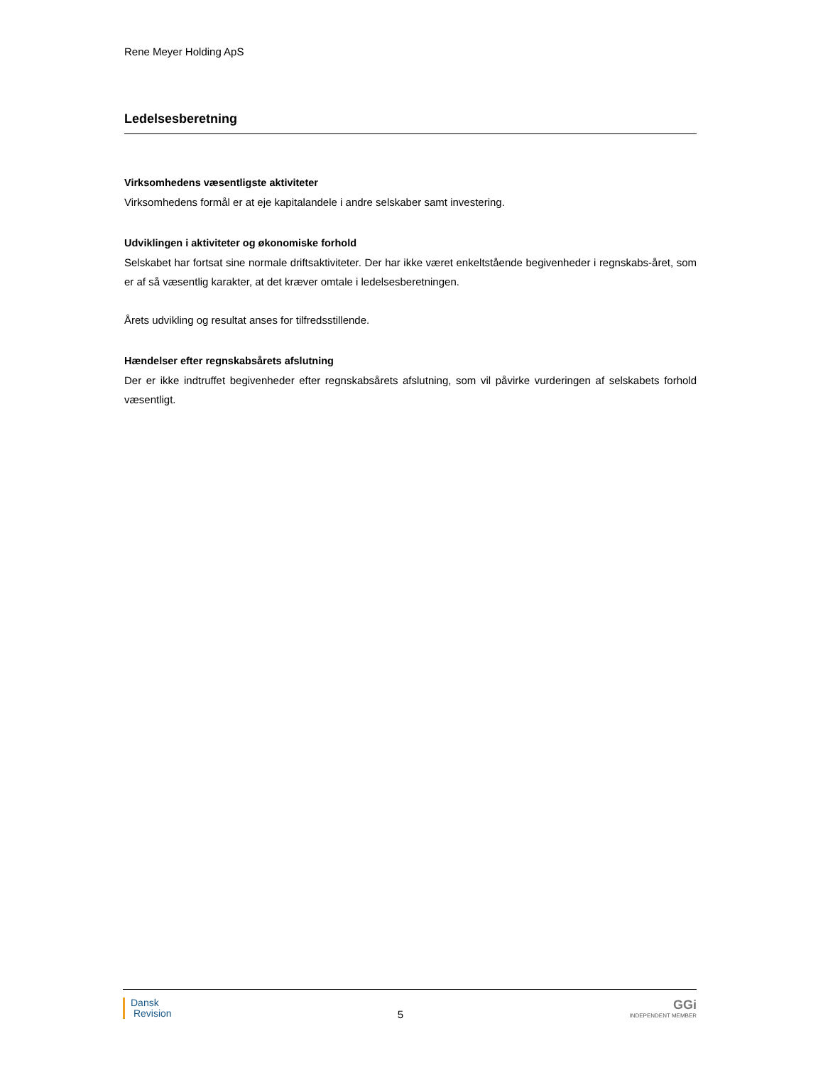Rene Meyer Holding ApS
Ledelsesberetning
Virksomhedens væsentligste aktiviteter
Virksomhedens formål er at eje kapitalandele i andre selskaber samt investering.
Udviklingen i aktiviteter og økonomiske forhold
Selskabet har fortsat sine normale driftsaktiviteter. Der har ikke været enkeltstående begivenheder i regnskabs-året, som er af så væsentlig karakter, at det kræver omtale i ledelsesberetningen.
Årets udvikling og resultat anses for tilfredsstillende.
Hændelser efter regnskabsårets afslutning
Der er ikke indtruffet begivenheder efter regnskabsårets afslutning, som vil påvirke vurderingen af selskabets forhold væsentligt.
Dansk
Revision
5
GGi
INDEPENDENT MEMBER